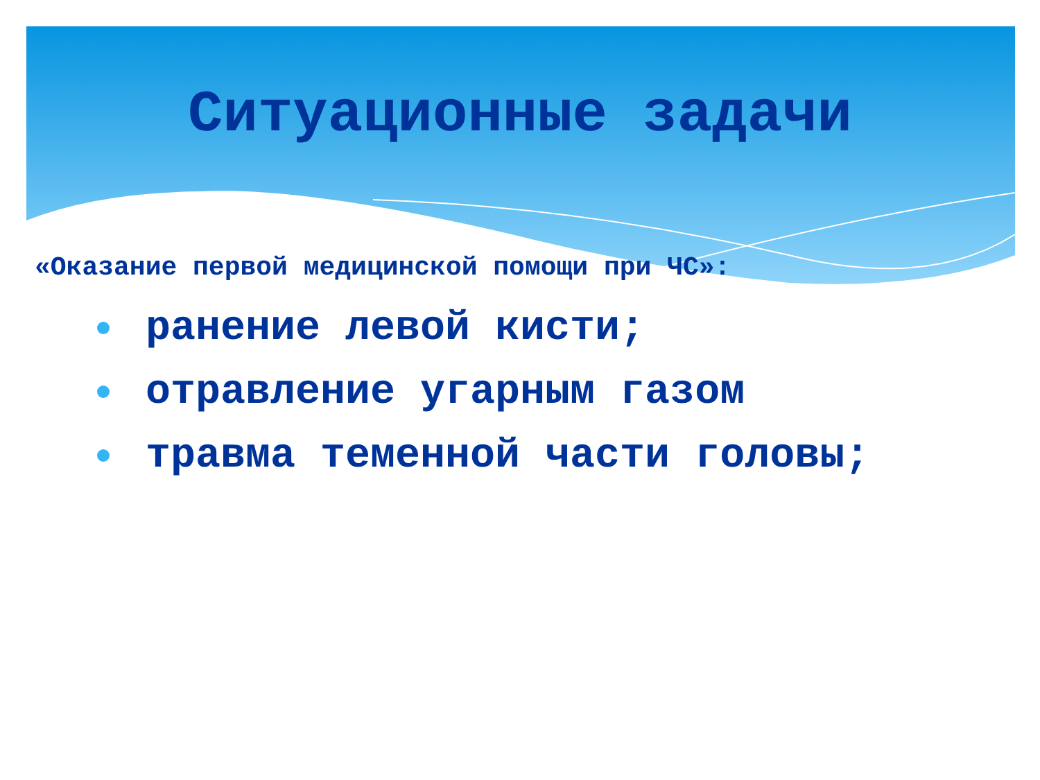Ситуационные задачи
«Оказание первой медицинской помощи при ЧС»:
ранение левой кисти;
отравление угарным газом
травма теменной части головы;